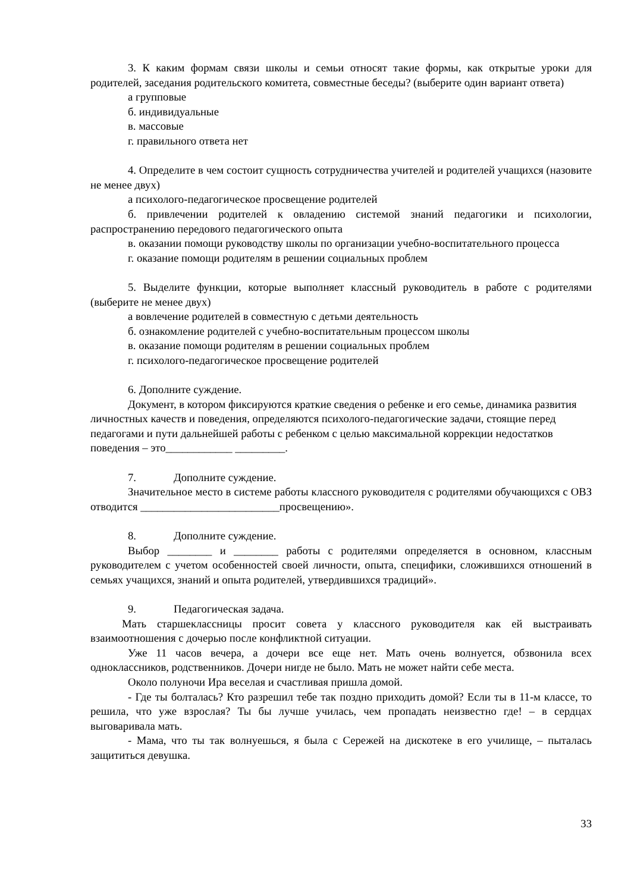3. К каким формам связи школы и семьи относят такие формы, как открытые уроки для родителей, заседания родительского комитета, совместные беседы? (выберите один вариант ответа)
а групповые
б. индивидуальные
в. массовые
г. правильного ответа нет
4. Определите в чем состоит сущность сотрудничества учителей и родителей учащихся (назовите не менее двух)
а психолого-педагогическое просвещение родителей
б. привлечении родителей к овладению системой знаний педагогики и психологии, распространению передового педагогического опыта
в. оказании помощи руководству школы по организации учебно-воспитательного процесса
г. оказание помощи родителям в решении социальных проблем
5. Выделите функции, которые выполняет классный руководитель в работе с родителями (выберите не менее двух)
а вовлечение родителей в совместную с детьми деятельность
б. ознакомление родителей с учебно-воспитательным процессом школы
в. оказание помощи родителям в решении социальных проблем
г. психолого-педагогическое просвещение родителей
6. Дополните суждение.
Документ, в котором фиксируются краткие сведения о ребенке и его семье, динамика развития личностных качеств и поведения, определяются психолого-педагогические задачи, стоящие перед педагогами и пути дальнейшей работы с ребенком с целью максимальной коррекции недостатков поведения – это____________ _________.
7. Дополните суждение.
Значительное место в системе работы классного руководителя с родителями обучающихся с ОВЗ отводится _________________________просвещению».
8. Дополните суждение.
Выбор ________ и ________ работы с родителями определяется в основном, классным руководителем с учетом особенностей своей личности, опыта, специфики, сложившихся отношений в семьях учащихся, знаний и опыта родителей, утвердившихся традиций».
9. Педагогическая задача.
Мать старшеклассницы просит совета у классного руководителя как ей выстраивать взаимоотношения с дочерью после конфликтной ситуации.
Уже 11 часов вечера, а дочери все еще нет. Мать очень волнуется, обзвонила всех одноклассников, родственников. Дочери нигде не было. Мать не может найти себе места.
Около полуночи Ира веселая и счастливая пришла домой.
- Где ты болталась? Кто разрешил тебе так поздно приходить домой? Если ты в 11-м классе, то решила, что уже взрослая? Ты бы лучше училась, чем пропадать неизвестно где! – в сердцах выговаривала мать.
- Мама, что ты так волнуешься, я была с Сережей на дискотеке в его училище, – пыталась защититься девушка.
33